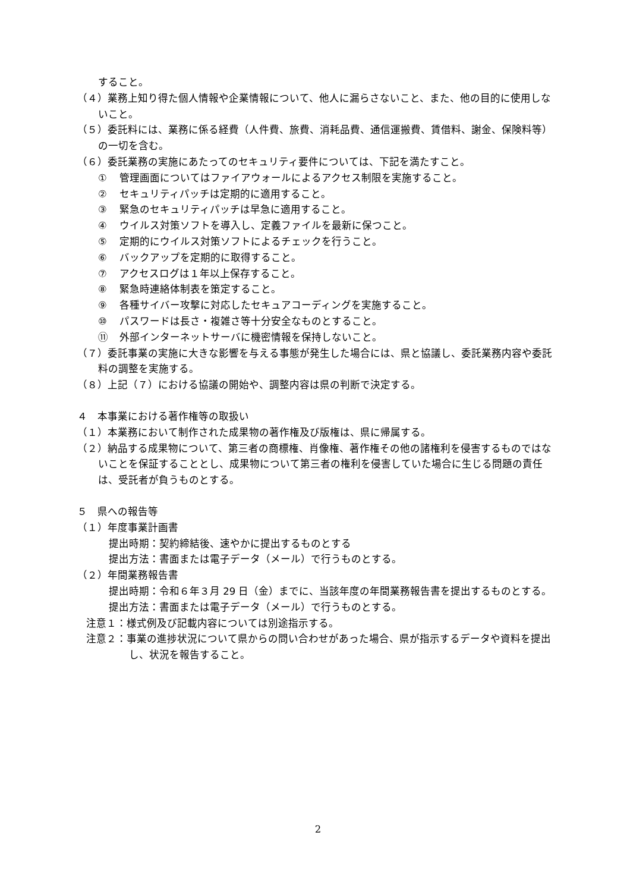すること。
（４）業務上知り得た個人情報や企業情報について、他人に漏らさないこと、また、他の目的に使用しないこと。
（５）委託料には、業務に係る経費（人件費、旅費、消耗品費、通信運搬費、賃借料、謝金、保険料等）の一切を含む。
（６）委託業務の実施にあたってのセキュリティ要件については、下記を満たすこと。
① 管理画面についてはファイアウォールによるアクセス制限を実施すること。
② セキュリティパッチは定期的に適用すること。
③ 緊急のセキュリティパッチは早急に適用すること。
④ ウイルス対策ソフトを導入し、定義ファイルを最新に保つこと。
⑤ 定期的にウイルス対策ソフトによるチェックを行うこと。
⑥ バックアップを定期的に取得すること。
⑦ アクセスログは１年以上保存すること。
⑧ 緊急時連絡体制表を策定すること。
⑨ 各種サイバー攻撃に対応したセキュアコーディングを実施すること。
⑩ パスワードは長さ・複雑さ等十分安全なものとすること。
⑪ 外部インターネットサーバに機密情報を保持しないこと。
（７）委託事業の実施に大きな影響を与える事態が発生した場合には、県と協議し、委託業務内容や委託料の調整を実施する。
（８）上記（７）における協議の開始や、調整内容は県の判断で決定する。
４　本事業における著作権等の取扱い
（１）本業務において制作された成果物の著作権及び版権は、県に帰属する。
（２）納品する成果物について、第三者の商標権、肖像権、著作権その他の諸権利を侵害するものではないことを保証することとし、成果物について第三者の権利を侵害していた場合に生じる問題の責任は、受託者が負うものとする。
５　県への報告等
（１）年度事業計画書
提出時期：契約締結後、速やかに提出するものとする
提出方法：書面または電子データ（メール）で行うものとする。
（２）年間業務報告書
提出時期：令和６年３月 29 日（金）までに、当該年度の年間業務報告書を提出するものとする。
提出方法：書面または電子データ（メール）で行うものとする。
注意１：様式例及び記載内容については別途指示する。
注意２：事業の進捗状況について県からの問い合わせがあった場合、県が指示するデータや資料を提出し、状況を報告すること。
2